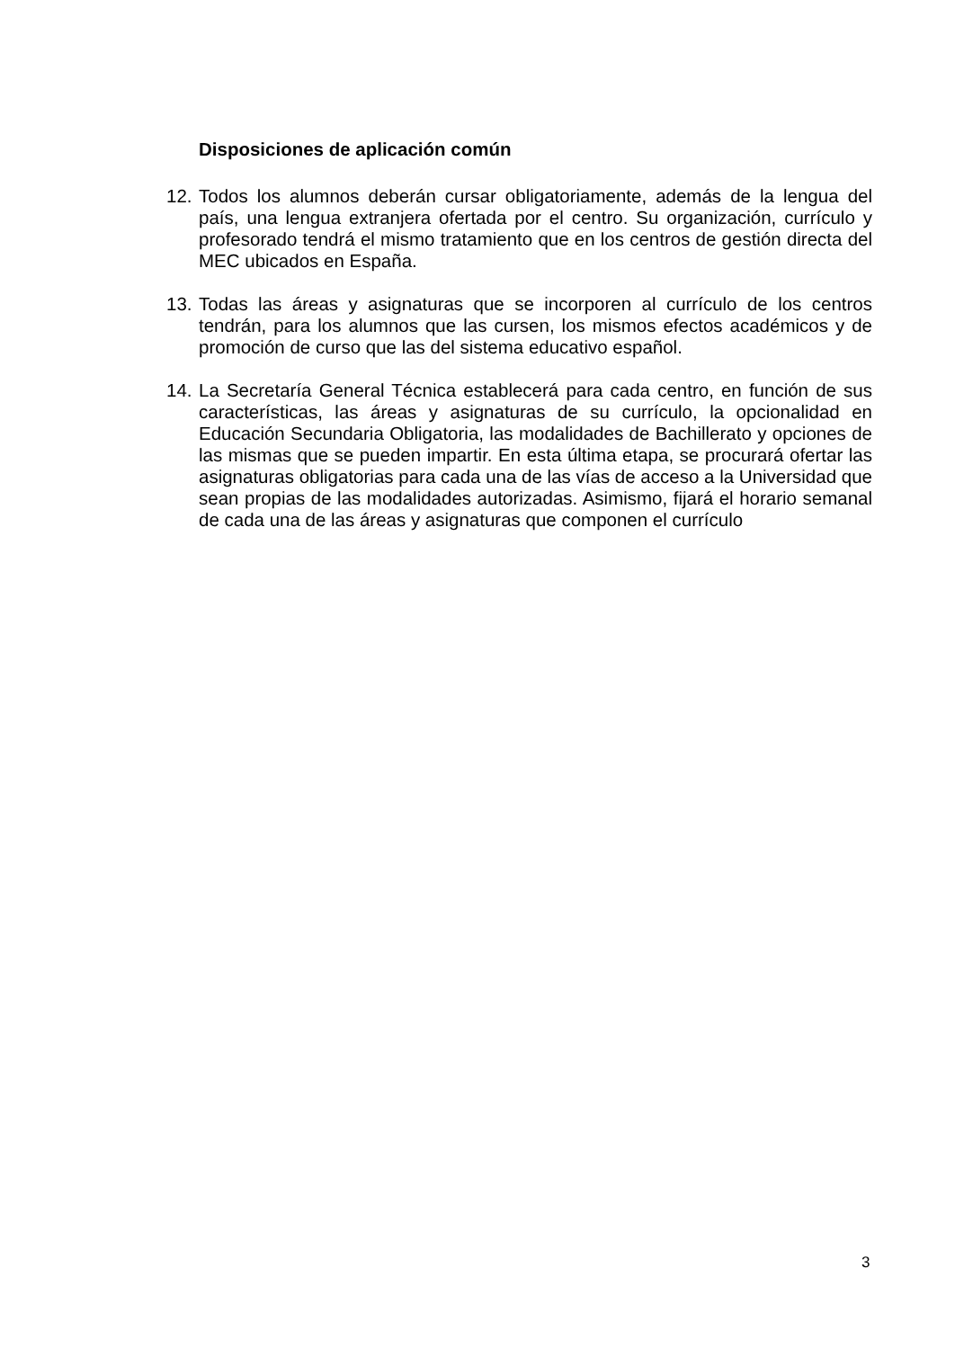Disposiciones de aplicación común
12. Todos los alumnos deberán cursar obligatoriamente, además de la lengua del país, una lengua extranjera ofertada por el centro. Su organización, currículo y profesorado tendrá el mismo tratamiento que en los centros de gestión directa del MEC ubicados en España.
13. Todas las áreas y asignaturas que se incorporen al currículo de los centros tendrán, para los alumnos que las cursen, los mismos efectos académicos y de promoción de curso que las del sistema educativo español.
14. La Secretaría General Técnica establecerá para cada centro, en función de sus características, las áreas y asignaturas de su currículo, la opcionalidad en Educación Secundaria Obligatoria, las modalidades de Bachillerato y opciones de las mismas que se pueden impartir. En esta última etapa, se procurará ofertar las asignaturas obligatorias para cada una de las vías de acceso a la Universidad que sean propias de las modalidades autorizadas. Asimismo, fijará el horario semanal de cada una de las áreas y asignaturas que componen el currículo
3